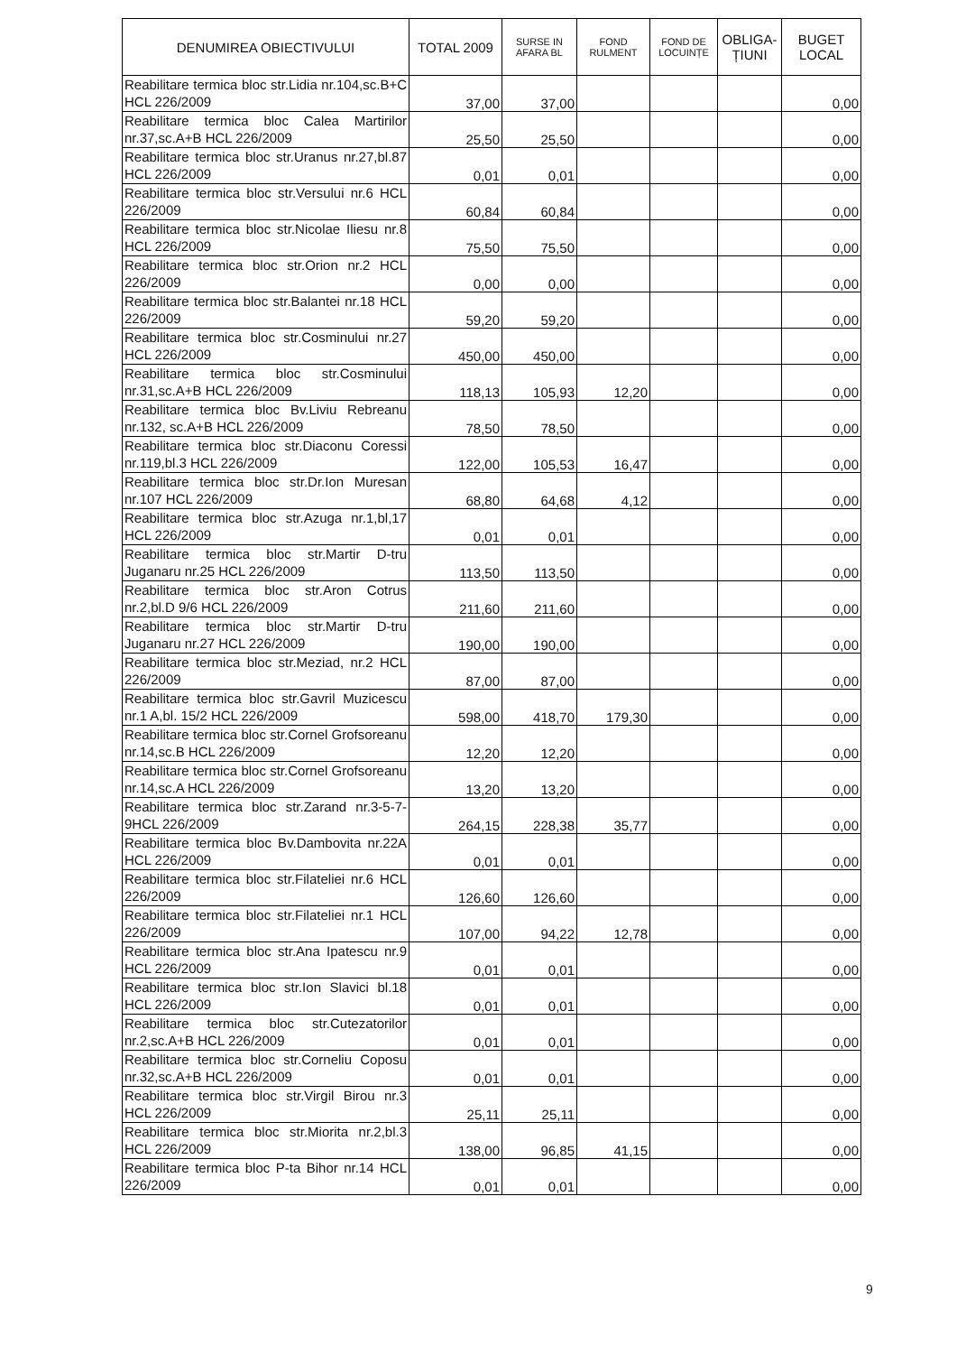| DENUMIREA OBIECTIVULUI | TOTAL 2009 | SURSE IN AFARA BL | FOND RULMENT | FOND DE LOCUINȚE | OBLIGA-ȚIUNI | BUGET LOCAL |
| --- | --- | --- | --- | --- | --- | --- |
| Reabilitare termica bloc str.Lidia nr.104,sc.B+C HCL 226/2009 | 37,00 | 37,00 | | | | 0,00 |
| Reabilitare termica bloc Calea Martirilor nr.37,sc.A+B HCL 226/2009 | 25,50 | 25,50 | | | | 0,00 |
| Reabilitare termica bloc str.Uranus nr.27,bl.87 HCL 226/2009 | 0,01 | 0,01 | | | | 0,00 |
| Reabilitare termica bloc str.Versului nr.6 HCL 226/2009 | 60,84 | 60,84 | | | | 0,00 |
| Reabilitare termica bloc str.Nicolae Iliesu nr.8 HCL 226/2009 | 75,50 | 75,50 | | | | 0,00 |
| Reabilitare termica bloc str.Orion nr.2 HCL 226/2009 | 0,00 | 0,00 | | | | 0,00 |
| Reabilitare termica bloc str.Balantei nr.18 HCL 226/2009 | 59,20 | 59,20 | | | | 0,00 |
| Reabilitare termica bloc str.Cosminului nr.27 HCL 226/2009 | 450,00 | 450,00 | | | | 0,00 |
| Reabilitare termica bloc str.Cosminului nr.31,sc.A+B HCL 226/2009 | 118,13 | 105,93 | 12,20 | | | 0,00 |
| Reabilitare termica bloc Bv.Liviu Rebreanu nr.132, sc.A+B HCL 226/2009 | 78,50 | 78,50 | | | | 0,00 |
| Reabilitare termica bloc str.Diaconu Coressi nr.119,bl.3 HCL 226/2009 | 122,00 | 105,53 | 16,47 | | | 0,00 |
| Reabilitare termica bloc str.Dr.Ion Muresan nr.107 HCL 226/2009 | 68,80 | 64,68 | 4,12 | | | 0,00 |
| Reabilitare termica bloc str.Azuga nr.1,bl,17 HCL 226/2009 | 0,01 | 0,01 | | | | 0,00 |
| Reabilitare termica bloc str.Martir D-tru Juganaru nr.25 HCL 226/2009 | 113,50 | 113,50 | | | | 0,00 |
| Reabilitare termica bloc str.Aron Cotrus nr.2,bl.D 9/6 HCL 226/2009 | 211,60 | 211,60 | | | | 0,00 |
| Reabilitare termica bloc str.Martir D-tru Juganaru nr.27 HCL 226/2009 | 190,00 | 190,00 | | | | 0,00 |
| Reabilitare termica bloc str.Meziad, nr.2 HCL 226/2009 | 87,00 | 87,00 | | | | 0,00 |
| Reabilitare termica bloc str.Gavril Muzicescu nr.1 A,bl. 15/2 HCL 226/2009 | 598,00 | 418,70 | 179,30 | | | 0,00 |
| Reabilitare termica bloc str.Cornel Grofsoreanu nr.14,sc.B HCL 226/2009 | 12,20 | 12,20 | | | | 0,00 |
| Reabilitare termica bloc str.Cornel Grofsoreanu nr.14,sc.A HCL 226/2009 | 13,20 | 13,20 | | | | 0,00 |
| Reabilitare termica bloc str.Zarand nr.3-5-7-9HCL 226/2009 | 264,15 | 228,38 | 35,77 | | | 0,00 |
| Reabilitare termica bloc Bv.Dambovita nr.22A HCL 226/2009 | 0,01 | 0,01 | | | | 0,00 |
| Reabilitare termica bloc str.Filateliei nr.6 HCL 226/2009 | 126,60 | 126,60 | | | | 0,00 |
| Reabilitare termica bloc str.Filateliei nr.1 HCL 226/2009 | 107,00 | 94,22 | 12,78 | | | 0,00 |
| Reabilitare termica bloc str.Ana Ipatescu nr.9 HCL 226/2009 | 0,01 | 0,01 | | | | 0,00 |
| Reabilitare termica bloc str.Ion Slavici bl.18 HCL 226/2009 | 0,01 | 0,01 | | | | 0,00 |
| Reabilitare termica bloc str.Cutezatorilor nr.2,sc.A+B HCL 226/2009 | 0,01 | 0,01 | | | | 0,00 |
| Reabilitare termica bloc str.Corneliu Coposu nr.32,sc.A+B HCL 226/2009 | 0,01 | 0,01 | | | | 0,00 |
| Reabilitare termica bloc str.Virgil Birou nr.3 HCL 226/2009 | 25,11 | 25,11 | | | | 0,00 |
| Reabilitare termica bloc str.Miorita nr.2,bl.3 HCL 226/2009 | 138,00 | 96,85 | 41,15 | | | 0,00 |
| Reabilitare termica bloc P-ta Bihor nr.14 HCL 226/2009 | 0,01 | 0,01 | | | | 0,00 |
9